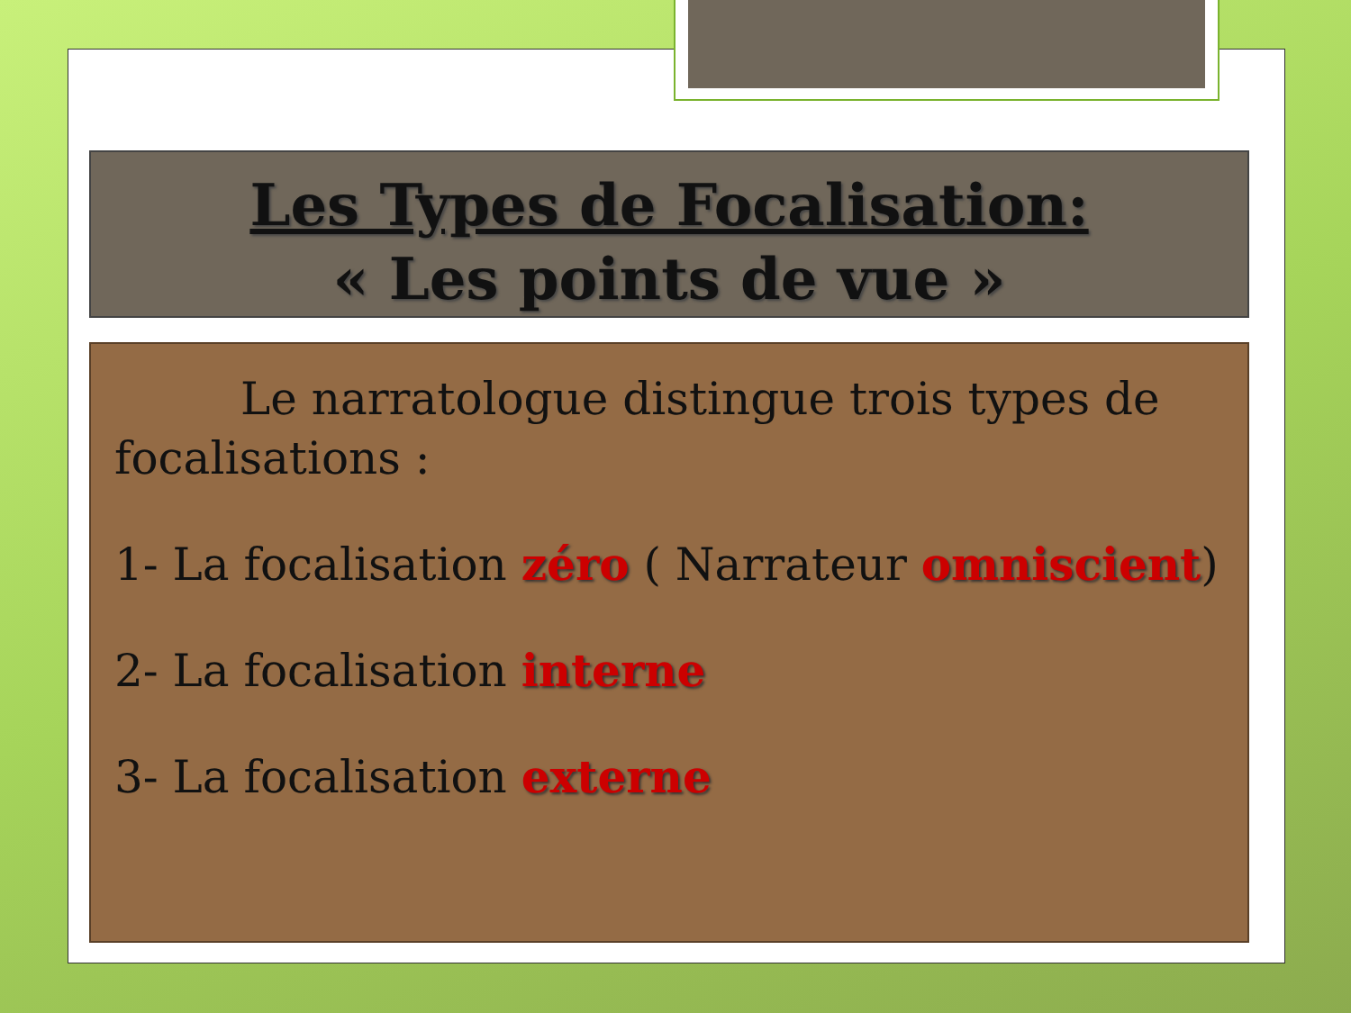Les Types de Focalisation:
« Les points de vue »
Le narratologue distingue trois types de focalisations :
1- La focalisation zéro ( Narrateur omniscient)
2- La focalisation interne
3- La focalisation externe